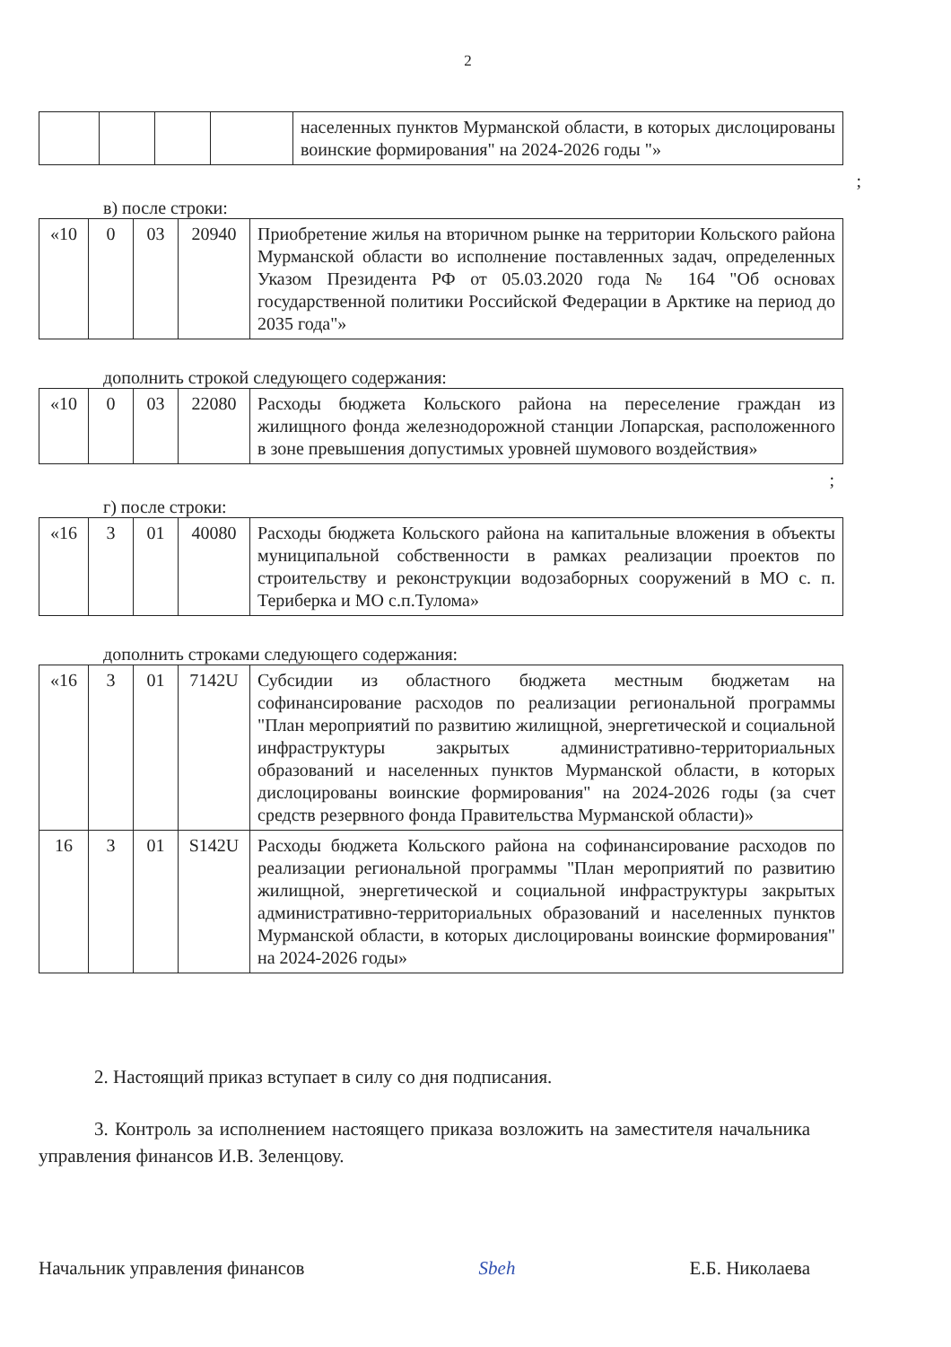2
| | | | | населенных пунктов Мурманской области, в которых дислоцированы воинские формирования" на 2024-2026 годы "» |
;
в) после строки:
| «10 | 0 | 03 | 20940 | Приобретение жилья на вторичном рынке на территории Кольского района Мурманской области во исполнение поставленных задач, определенных Указом Президента РФ от 05.03.2020 года № 164 "Об основах государственной политики Российской Федерации в Арктике на период до 2035 года"» |
дополнить строкой следующего содержания:
| «10 | 0 | 03 | 22080 | Расходы бюджета Кольского района на переселение граждан из жилищного фонда железнодорожной станции Лопарская, расположенного в зоне превышения допустимых уровней шумового воздействия» |
;
г) после строки:
| «16 | 3 | 01 | 40080 | Расходы бюджета Кольского района на капитальные вложения в объекты муниципальной собственности в рамках реализации проектов по строительству и реконструкции водозаборных сооружений в МО с. п. Териберка и МО с.п.Тулома» |
дополнить строками следующего содержания:
| «16 | 3 | 01 | 7142U | Субсидии из областного бюджета местным бюджетам на софинансирование расходов по реализации региональной программы "План мероприятий по развитию жилищной, энергетической и социальной инфраструктуры закрытых административно-территориальных образований и населенных пунктов Мурманской области, в которых дислоцированы воинские формирования" на 2024-2026 годы (за счет средств резервного фонда Правительства Мурманской области)» |
| 16 | 3 | 01 | S142U | Расходы бюджета Кольского района на софинансирование расходов по реализации региональной программы "План мероприятий по развитию жилищной, энергетической и социальной инфраструктуры закрытых административно-территориальных образований и населенных пунктов Мурманской области, в которых дислоцированы воинские формирования" на 2024-2026 годы» |
2. Настоящий приказ вступает в силу со дня подписания.
3. Контроль за исполнением настоящего приказа возложить на заместителя начальника управления финансов И.В. Зеленцову.
Начальник управления финансов Sbeh Е.Б. Николаева